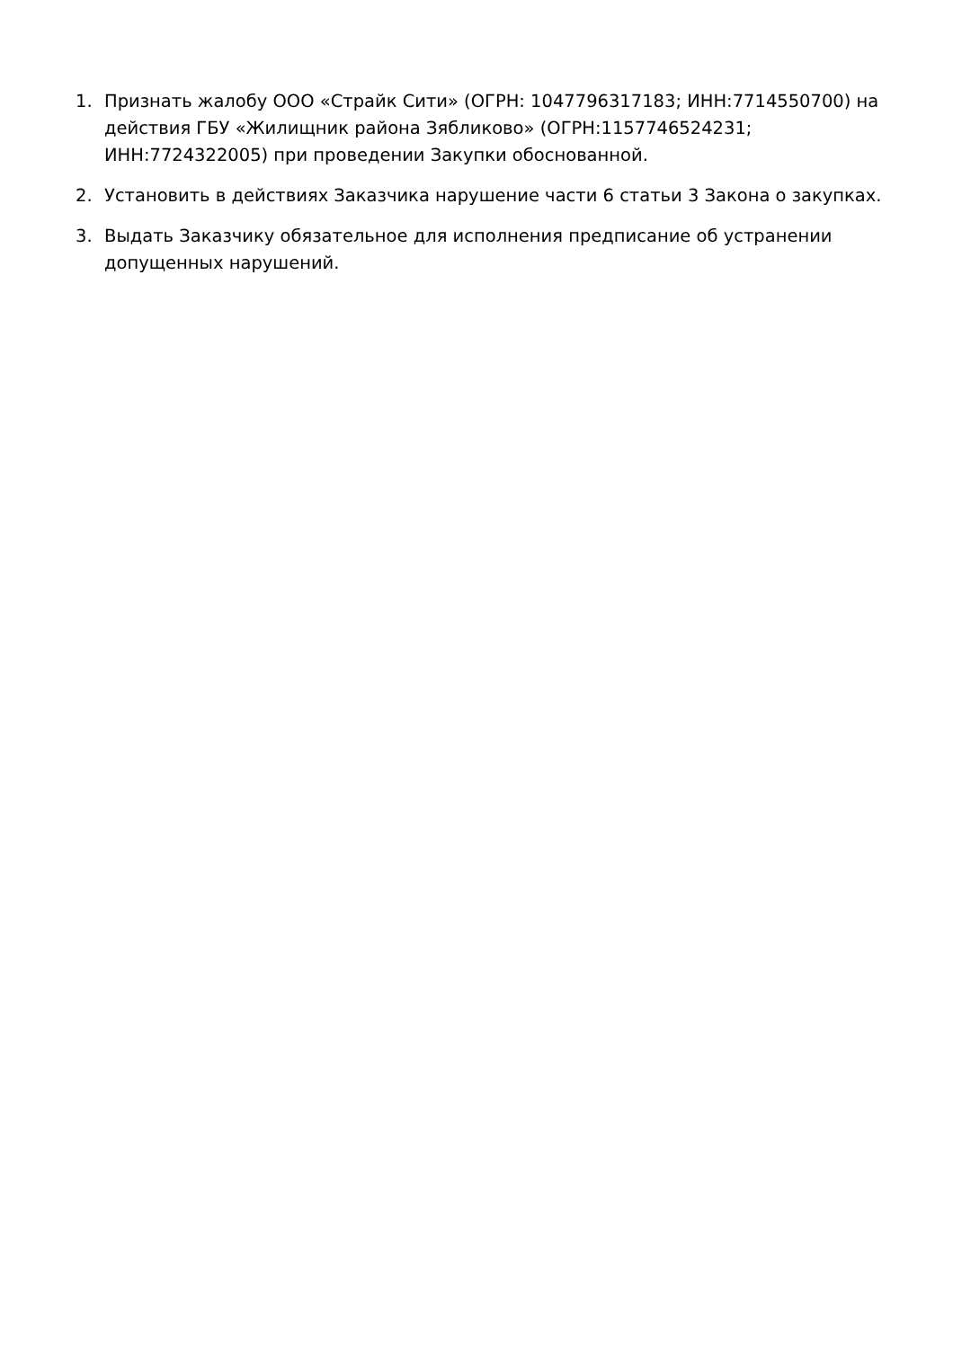1. Признать жалобу ООО «Страйк Сити» (ОГРН: 1047796317183; ИНН:7714550700) на действия ГБУ «Жилищник района Зябликово» (ОГРН:1157746524231; ИНН:7724322005) при проведении Закупки обоснованной.
2. Установить в действиях Заказчика нарушение части 6 статьи 3 Закона о закупках.
3. Выдать Заказчику обязательное для исполнения предписание об устранении допущенных нарушений.